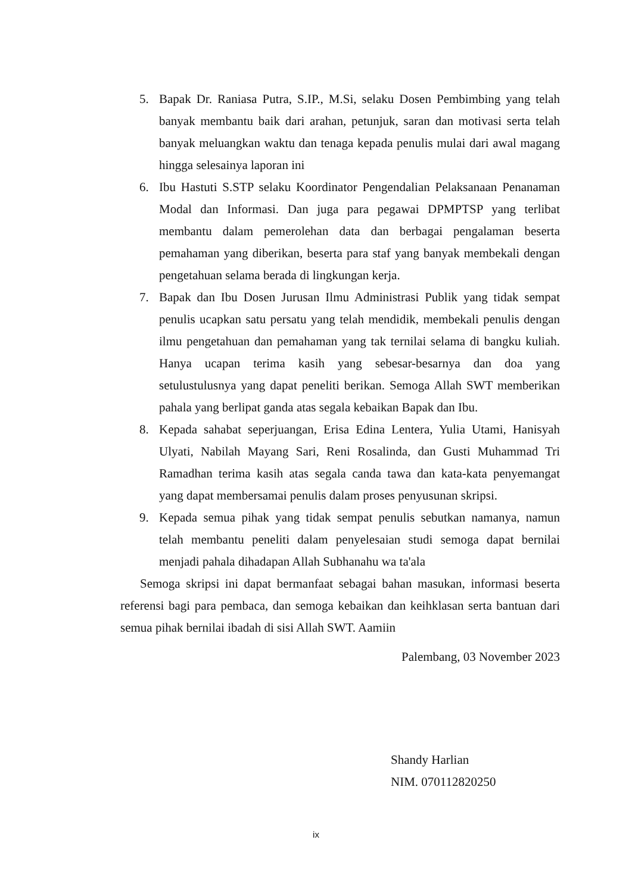5. Bapak Dr. Raniasa Putra, S.IP., M.Si, selaku Dosen Pembimbing yang telah banyak membantu baik dari arahan, petunjuk, saran dan motivasi serta telah banyak meluangkan waktu dan tenaga kepada penulis mulai dari awal magang hingga selesainya laporan ini
6. Ibu Hastuti S.STP selaku Koordinator Pengendalian Pelaksanaan Penanaman Modal dan Informasi. Dan juga para pegawai DPMPTSP yang terlibat membantu dalam pemerolehan data dan berbagai pengalaman beserta pemahaman yang diberikan, beserta para staf yang banyak membekali dengan pengetahuan selama berada di lingkungan kerja.
7. Bapak dan Ibu Dosen Jurusan Ilmu Administrasi Publik yang tidak sempat penulis ucapkan satu persatu yang telah mendidik, membekali penulis dengan ilmu pengetahuan dan pemahaman yang tak ternilai selama di bangku kuliah. Hanya ucapan terima kasih yang sebesar-besarnya dan doa yang setulustulusnya yang dapat peneliti berikan. Semoga Allah SWT memberikan pahala yang berlipat ganda atas segala kebaikan Bapak dan Ibu.
8. Kepada sahabat seperjuangan, Erisa Edina Lentera, Yulia Utami, Hanisyah Ulyati, Nabilah Mayang Sari, Reni Rosalinda, dan Gusti Muhammad Tri Ramadhan terima kasih atas segala canda tawa dan kata-kata penyemangat yang dapat membersamai penulis dalam proses penyusunan skripsi.
9. Kepada semua pihak yang tidak sempat penulis sebutkan namanya, namun telah membantu peneliti dalam penyelesaian studi semoga dapat bernilai menjadi pahala dihadapan Allah Subhanahu wa ta'ala
Semoga skripsi ini dapat bermanfaat sebagai bahan masukan, informasi beserta referensi bagi para pembaca, dan semoga kebaikan dan keihklasan serta bantuan dari semua pihak bernilai ibadah di sisi Allah SWT. Aamiin
Palembang, 03 November 2023
Shandy Harlian
NIM. 070112820250
ix